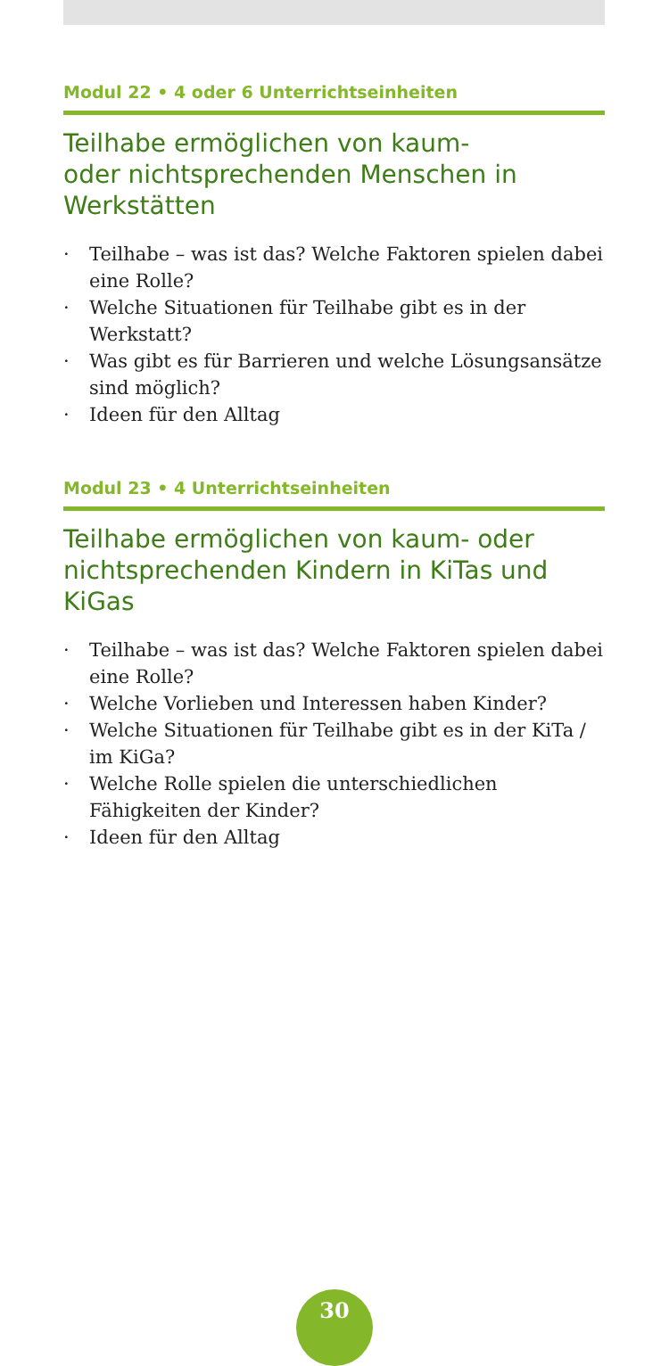Modul 22 • 4 oder 6 Unterrichtseinheiten
Teilhabe ermöglichen von kaum-
oder nichtsprechenden Menschen in Werkstätten
· Teilhabe – was ist das? Welche Faktoren spielen dabei eine Rolle?
· Welche Situationen für Teilhabe gibt es in der Werkstatt?
· Was gibt es für Barrieren und welche Lösungsansätze sind möglich?
· Ideen für den Alltag
Modul 23 • 4 Unterrichtseinheiten
Teilhabe ermöglichen von kaum- oder nichtsprechenden Kindern in KiTas und KiGas
· Teilhabe – was ist das? Welche Faktoren spielen dabei eine Rolle?
· Welche Vorlieben und Interessen haben Kinder?
· Welche Situationen für Teilhabe gibt es in der KiTa /
im KiGa?
· Welche Rolle spielen die unterschiedlichen Fähigkeiten der Kinder?
· Ideen für den Alltag
30